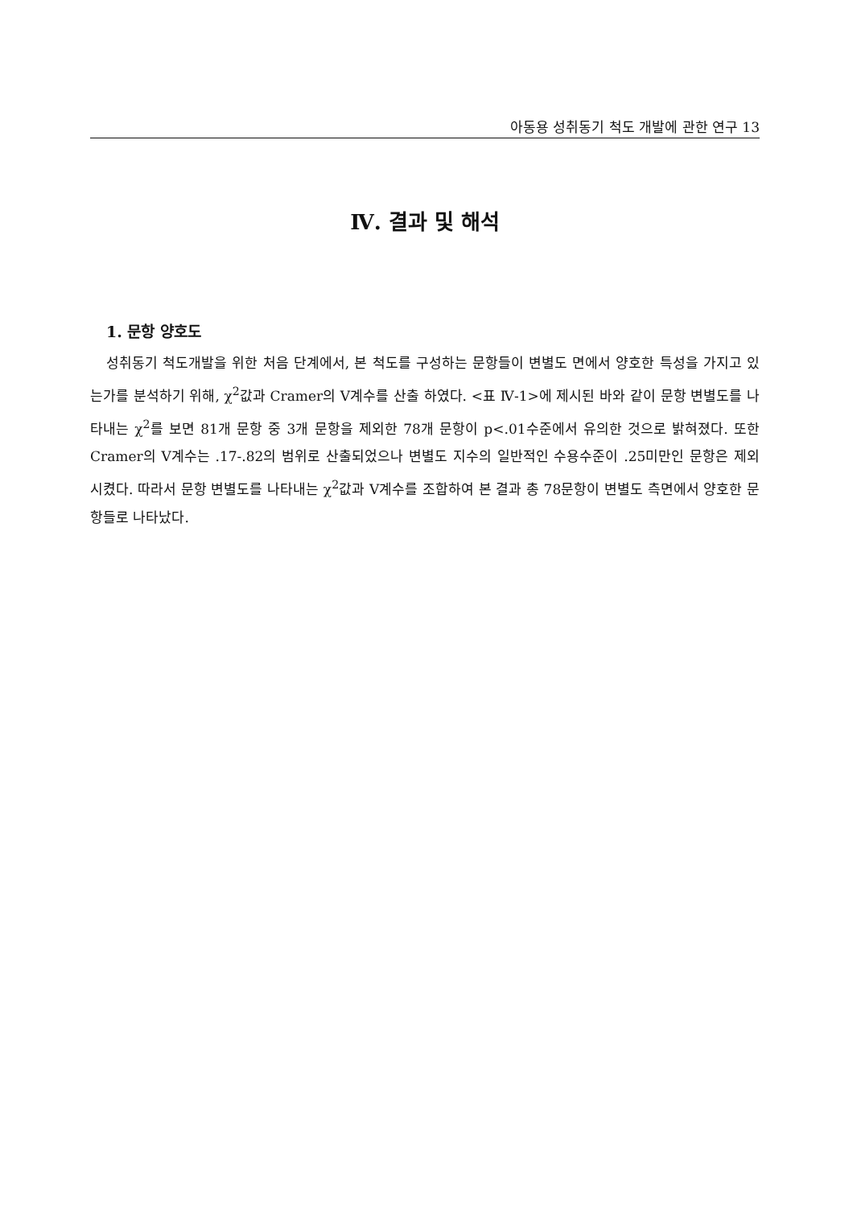아동용 성취동기 척도 개발에 관한 연구 13
Ⅳ. 결과 및 해석
1. 문항 양호도
성취동기 척도개발을 위한 처음 단계에서, 본 척도를 구성하는 문항들이 변별도 면에서 양호한 특성을 가지고 있는가를 분석하기 위해, χ<sup>2</sup>값과 Cramer의 V계수를 산출 하였다. <표 Ⅳ-1>에 제시된 바와 같이 문항 변별도를 나타내는 χ<sup>2</sup>를 보면 81개 문항 중 3개 문항을 제외한 78개 문항이 p<.01수준에서 유의한 것으로 밝혀졌다. 또한 Cramer의 V계수는 .17-.82의 범위로 산출되었으나 변별도 지수의 일반적인 수용수준이 .25미만인 문항은 제외시켰다. 따라서 문항 변별도를 나타내는 χ<sup>2</sup>값과 V계수를 조합하여 본 결과 총 78문항이 변별도 측면에서 양호한 문항들로 나타났다.